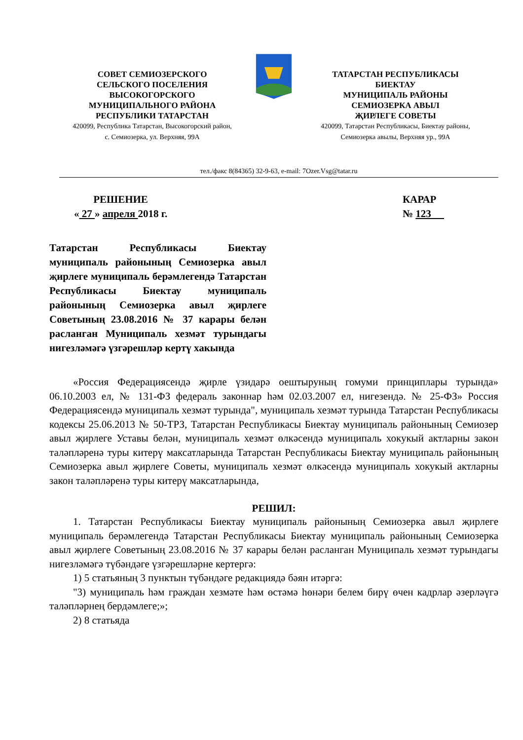СОВЕТ СЕМИОЗЕРСКОГО
СЕЛЬСКОГО ПОСЕЛЕНИЯ
ВЫСОКОГОРСКОГО
МУНИЦИПАЛЬНОГО РАЙОНА
РЕСПУБЛИКИ ТАТАРСТАН
420099, Республика Татарстан, Высокогорский район,
с. Семиозерка, ул. Верхняя, 99А
ТАТАРСТАН РЕСПУБЛИКАСЫ
БИЕКТАУ
МУНИЦИПАЛЬ РАЙОНЫ
СЕМИОЗЕРКА АВЫЛ
ҖИРЛЕГЕ СОВЕТЫ
420099, Татарстан Республикасы, Биектау районы,
Семиозерка авылы, Верхняя ур., 99А
тел./факс 8(84365) 32-9-63, e-mail: 7Ozer.Vsg@tatar.ru
РЕШЕНИЕ
« 27 » апреля 2018 г.
КАРАР
№ 123
Татарстан Республикасы Биектау муниципаль районының Семиозерка авыл җирлеге муниципаль берәмлегендә Татарстан Республикасы Биектау муниципаль районының Семиозерка авыл җирлеге Советының 23.08.2016 № 37 карары белән расланган Муниципаль хезмәт турындагы нигезләмәгә үзгәрешләр кертү хакында
«Россия Федерациясендә җирле үзидарә оештыруның гомуми принциплары турында» 06.10.2003 ел, № 131-ФЗ федераль законнар һәм 02.03.2007 ел, нигезендә. № 25-ФЗ» Россия Федерациясендә муниципаль хезмәт турында", муниципаль хезмәт турында Татарстан Республикасы кодексы 25.06.2013 № 50-ТРЗ, Татарстан Республикасы Биектау муниципаль районының Семиозер авыл җирлеге Уставы белән, муниципаль хезмәт өлкәсендә муниципаль хокукый актларны закон таләпләренә туры китерү максатларында Татарстан Республикасы Биектау муниципаль районының Семиозерка авыл җирлеге Советы, муниципаль хезмәт өлкәсендә муниципаль хокукый актларны закон таләпләренә туры китерү максатларында,
РЕШИЛ:
1. Татарстан Республикасы Биектау муниципаль районының Семиозерка авыл җирлеге муниципаль берәмлегендә Татарстан Республикасы Биектау муниципаль районының Семиозерка авыл җирлеге Советының 23.08.2016 № 37 карары белән расланган Муниципаль хезмәт турындагы нигезләмәгә түбәндәге үзгәрешләрне кертергә:
1) 5 статьяның 3 пунктын түбәндәге редакциядә бәян итәргә:
"3) муниципаль һәм граждан хезмәте һәм өстәмә һөнәри белем бирү өчен кадрлар әзерләүгә таләпләрнең бердәмлеге;»;
2) 8 статьяда